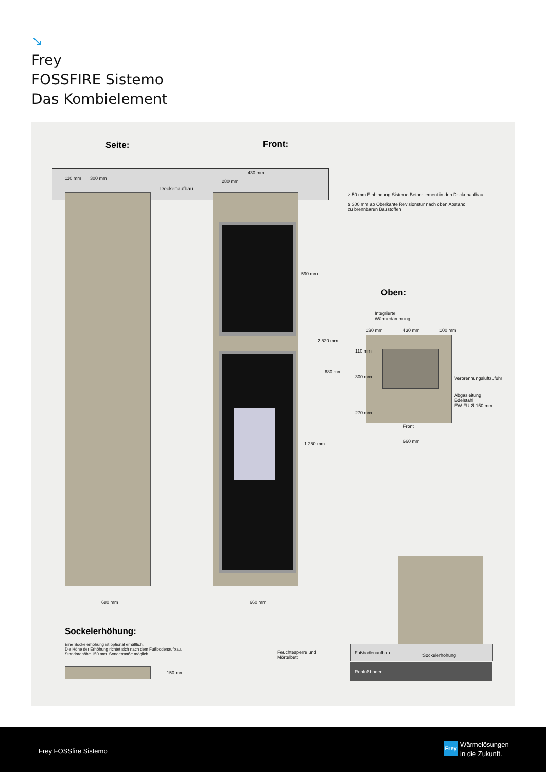↘
Frey
FOSSFIRE Sistemo
Das Kombielement
Seite: Front:
110 mm 300 mm
430 mm
280 mm
Deckenaufbau
590 mm
1.250 mm
2.520 mm
≥ 50 mm Einbindung Sistemo Betonelement in den Deckenaufbau
≥ 300 mm ab Oberkante Revisionstür nach oben Abstand
zu brennbaren Baustoffen
Oben:
Integrierte
Wärmedämmung
130 mm 430 mm 100 mm
680 mm
110 mm
300 mm
270 mm
Verbrennungsluftzufuhr
Abgasleitung
Edelstahl
EW-FU Ø 150 mm
Front
660 mm
680 mm 660 mm
Sockelerhöhung:
Eine Sockelerhöhung ist optional erhältlich.
Die Höhe der Erhöhung richtet sich nach dem Fußbodenaufbau.
Standardhöhe 150 mm. Sondermaße möglich.
150 mm
Feuchtesperre und
Mörtelbett
Fußbodenaufbau Sockelerhöhung
Rohfußboden
Frey FOSSfire Sistemo
Frey
Wärmelösungen
in die Zukunft.